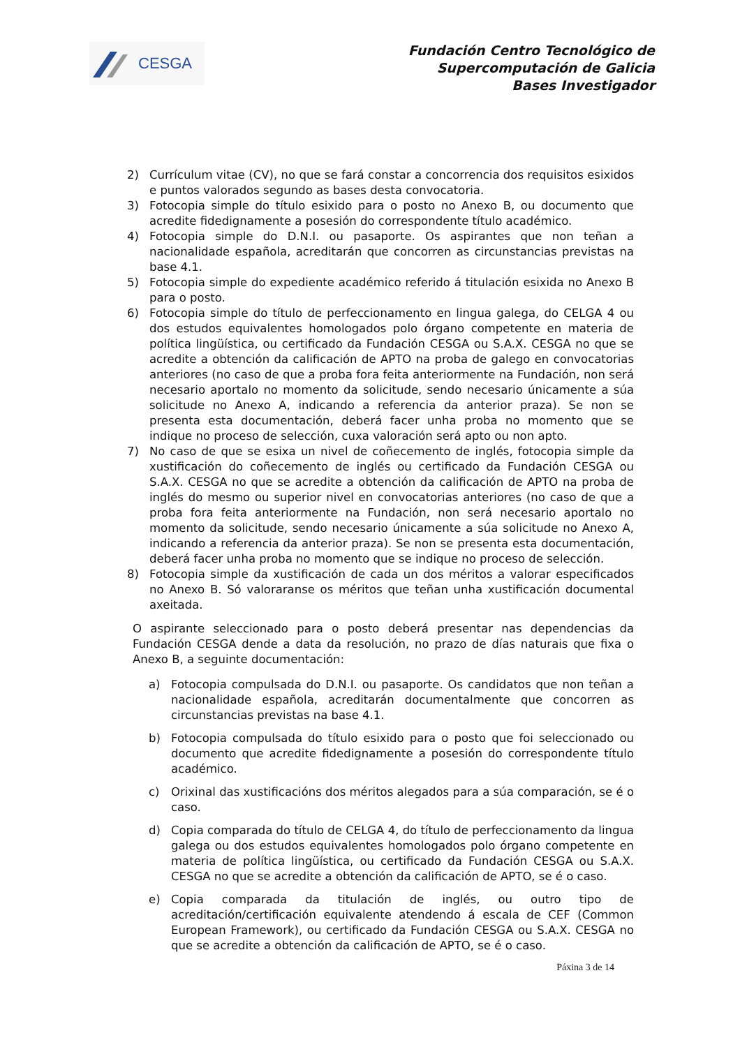CESGA
Fundación Centro Tecnológico de
Supercomputación de Galicia
Bases Investigador
2) Currículum vitae (CV), no que se fará constar a concorrencia dos requisitos esixidos e puntos valorados segundo as bases desta convocatoria.
3) Fotocopia simple do título esixido para o posto no Anexo B, ou documento que acredite fidedignamente a posesión do correspondente título académico.
4) Fotocopia simple do D.N.I. ou pasaporte. Os aspirantes que non teñan a nacionalidade española, acreditarán que concorren as circunstancias previstas na base 4.1.
5) Fotocopia simple do expediente académico referido á titulación esixida no Anexo B para o posto.
6) Fotocopia simple do título de perfeccionamento en lingua galega, do CELGA 4 ou dos estudos equivalentes homologados polo órgano competente en materia de política lingüística, ou certificado da Fundación CESGA ou S.A.X. CESGA no que se acredite a obtención da calificación de APTO na proba de galego en convocatorias anteriores (no caso de que a proba fora feita anteriormente na Fundación, non será necesario aportalo no momento da solicitude, sendo necesario únicamente a súa solicitude no Anexo A, indicando a referencia da anterior praza). Se non se presenta esta documentación, deberá facer unha proba no momento que se indique no proceso de selección, cuxa valoración será apto ou non apto.
7) No caso de que se esixa un nivel de coñecemento de inglés, fotocopia simple da xustificación do coñecemento de inglés ou certificado da Fundación CESGA ou S.A.X. CESGA no que se acredite a obtención da calificación de APTO na proba de inglés do mesmo ou superior nivel en convocatorias anteriores (no caso de que a proba fora feita anteriormente na Fundación, non será necesario aportalo no momento da solicitude, sendo necesario únicamente a súa solicitude no Anexo A, indicando a referencia da anterior praza). Se non se presenta esta documentación, deberá facer unha proba no momento que se indique no proceso de selección.
8) Fotocopia simple da xustificación de cada un dos méritos a valorar especificados no Anexo B. Só valoraranse os méritos que teñan unha xustificación documental axeitada.
O aspirante seleccionado para o posto deberá presentar nas dependencias da Fundación CESGA dende a data da resolución, no prazo de días naturais que fixa o Anexo B, a seguinte documentación:
a) Fotocopia compulsada do D.N.I. ou pasaporte. Os candidatos que non teñan a nacionalidade española, acreditarán documentalmente que concorren as circunstancias previstas na base 4.1.
b) Fotocopia compulsada do título esixido para o posto que foi seleccionado ou documento que acredite fidedignamente a posesión do correspondente título académico.
c) Orixinal das xustificacións dos méritos alegados para a súa comparación, se é o caso.
d) Copia comparada do título de CELGA 4, do título de perfeccionamento da lingua galega ou dos estudos equivalentes homologados polo órgano competente en materia de política lingüística, ou certificado da Fundación CESGA ou S.A.X. CESGA no que se acredite a obtención da calificación de APTO, se é o caso.
e) Copia comparada da titulación de inglés, ou outro tipo de acreditación/certificación equivalente atendendo á escala de CEF (Common European Framework), ou certificado da Fundación CESGA ou S.A.X. CESGA no que se acredite a obtención da calificación de APTO, se é o caso.
Páxina 3 de 14